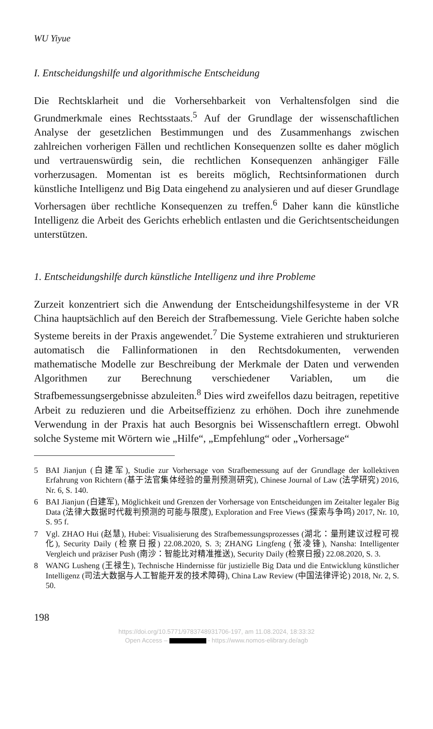WU Yiyue
I. Entscheidungshilfe und algorithmische Entscheidung
Die Rechtsklarheit und die Vorhersehbarkeit von Verhaltensfolgen sind die Grundmerkmale eines Rechtsstaats.<sup>5</sup> Auf der Grundlage der wissenschaftlichen Analyse der gesetzlichen Bestimmungen und des Zusammenhangs zwischen zahlreichen vorherigen Fällen und rechtlichen Konsequenzen sollte es daher möglich und vertrauenswürdig sein, die rechtlichen Konsequenzen anhängiger Fälle vorherzusagen. Momentan ist es bereits möglich, Rechtsinformationen durch künstliche Intelligenz und Big Data eingehend zu analysieren und auf dieser Grundlage Vorhersagen über rechtliche Konsequenzen zu treffen.<sup>6</sup> Daher kann die künstliche Intelligenz die Arbeit des Gerichts erheblich entlasten und die Gerichtsentscheidungen unterstützen.
1. Entscheidungshilfe durch künstliche Intelligenz und ihre Probleme
Zurzeit konzentriert sich die Anwendung der Entscheidungshilfesysteme in der VR China hauptsächlich auf den Bereich der Strafbemessung. Viele Gerichte haben solche Systeme bereits in der Praxis angewendet.<sup>7</sup> Die Systeme extrahieren und strukturieren automatisch die Fallinformationen in den Rechtsdokumenten, verwenden mathematische Modelle zur Beschreibung der Merkmale der Daten und verwenden Algorithmen zur Berechnung verschiedener Variablen, um die Strafbemessungsergebnisse abzuleiten.<sup>8</sup> Dies wird zweifellos dazu beitragen, repetitive Arbeit zu reduzieren und die Arbeitseffizienz zu erhöhen. Doch ihre zunehmende Verwendung in der Praxis hat auch Besorgnis bei Wissenschaftlern erregt. Obwohl solche Systeme mit Wörtern wie „Hilfe“, „Empfehlung“ oder „Vorhersage“
5 BAI Jianjun (白建军), Studie zur Vorhersage von Strafbemessung auf der Grundlage der kollektiven Erfahrung von Richtern (基于法官集体经验的量刑预测研究), Chinese Journal of Law (法学研究) 2016, Nr. 6, S. 140.
6 BAI Jianjun (白建军), Möglichkeit und Grenzen der Vorhersage von Entscheidungen im Zeitalter legaler Big Data (法律大数据时代裁判预测的可能与限度), Exploration and Free Views (探索与争鸣) 2017, Nr. 10, S. 95 f.
7 Vgl. ZHAO Hui (赵慧), Hubei: Visualisierung des Strafbemessungsprozesses (湖北：量刑建议过程可视化), Security Daily (检察日报) 22.08.2020, S. 3; ZHANG Lingfeng (张凌锋), Nansha: Intelligenter Vergleich und präziser Push (南沙：智能比对精准推送), Security Daily (检察日报) 22.08.2020, S. 3.
8 WANG Lusheng (王禄生), Technische Hindernisse für justizielle Big Data und die Entwicklung künstlicher Intelligenz (司法大数据与人工智能开发的技术障碍), China Law Review (中国法律评论) 2018, Nr. 2, S. 50.
198
https://doi.org/10.5771/9783748931706-197, am 11.08.2024, 18:33:32
Open Access – - https://www.nomos-elibrary.de/agb